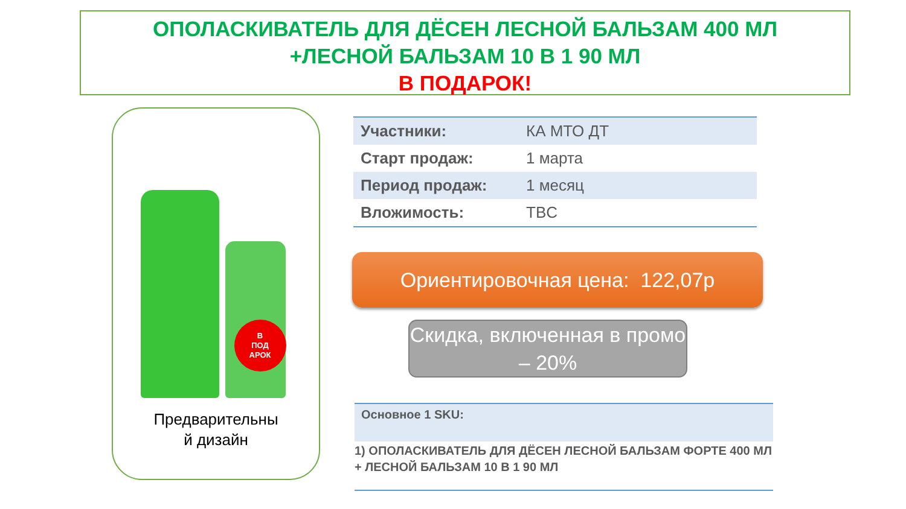ОПОЛАСКИВАТЕЛЬ ДЛЯ ДЁСЕН ЛЕСНОЙ БАЛЬЗАМ 400 МЛ
+ЛЕСНОЙ БАЛЬЗАМ 10 В 1 90 МЛ
В ПОДАРОК!
В
ПОД
АРОК
Предварительны
й дизайн
| Участники: | КА МТО ДТ |
| Старт продаж: | 1 марта |
| Период продаж: | 1 месяц |
| Вложимость: | TBC |
Ориентировочная цена: 122,07р
Скидка, включенная в промо – 20%
Основное 1 SKU:
1) ОПОЛАСКИВАТЕЛЬ ДЛЯ ДЁСЕН ЛЕСНОЙ БАЛЬЗАМ ФОРТЕ 400 МЛ + ЛЕСНОЙ БАЛЬЗАМ 10 В 1 90 МЛ